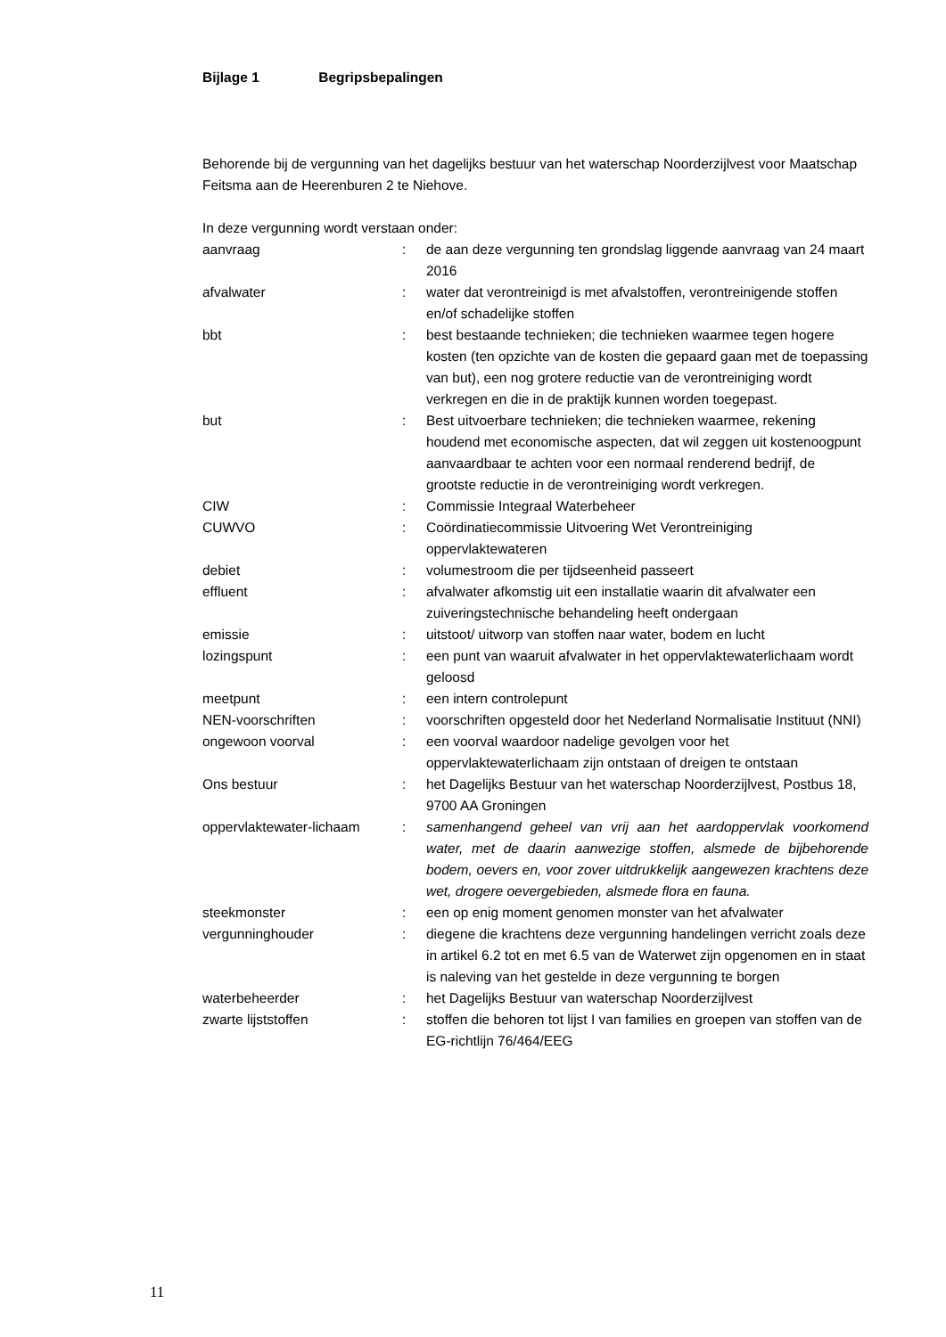Bijlage 1 Begripsbepalingen
Behorende bij de vergunning van het dagelijks bestuur van het waterschap Noorderzijlvest voor Maatschap Feitsma aan de Heerenburen 2 te Niehove.
In deze vergunning wordt verstaan onder:
| aanvraag | : | de aan deze vergunning ten grondslag liggende aanvraag van 24 maart 2016 |
| afvalwater | : | water dat verontreinigd is met afvalstoffen, verontreinigende stoffen en/of schadelijke stoffen |
| bbt | : | best bestaande technieken; die technieken waarmee tegen hogere kosten (ten opzichte van de kosten die gepaard gaan met de toepassing van but), een nog grotere reductie van de verontreiniging wordt verkregen en die in de praktijk kunnen worden toegepast. |
| but | : | Best uitvoerbare technieken; die technieken waarmee, rekening houdend met economische aspecten, dat wil zeggen uit kostenoogpunt aanvaardbaar te achten voor een normaal renderend bedrijf, de grootste reductie in de verontreiniging wordt verkregen. |
| CIW | : | Commissie Integraal Waterbeheer |
| CUWVO | : | Coördinatiecommissie Uitvoering Wet Verontreiniging oppervlaktewateren |
| debiet | : | volumestroom die per tijdseenheid passeert |
| effluent | : | afvalwater afkomstig uit een installatie waarin dit afvalwater een zuiveringstechnische behandeling heeft ondergaan |
| emissie | : | uitstoot/ uitworp van stoffen naar water, bodem en lucht |
| lozingspunt | : | een punt van waaruit afvalwater in het oppervlaktewaterlichaam wordt geloosd |
| meetpunt | : | een intern controlepunt |
| NEN-voorschriften | : | voorschriften opgesteld door het Nederland Normalisatie Instituut (NNI) |
| ongewoon voorval | : | een voorval waardoor nadelige gevolgen voor het oppervlaktewaterlichaam zijn ontstaan of dreigen te ontstaan |
| Ons bestuur | : | het Dagelijks Bestuur van het waterschap Noorderzijlvest, Postbus 18, 9700 AA Groningen |
| oppervlaktewater-lichaam | : | samenhangend geheel van vrij aan het aardoppervlak voorkomend water, met de daarin aanwezige stoffen, alsmede de bijbehorende bodem, oevers en, voor zover uitdrukkelijk aangewezen krachtens deze wet, drogere oevergebieden, alsmede flora en fauna. |
| steekmonster | : | een op enig moment genomen monster van het afvalwater |
| vergunninghouder | : | diegene die krachtens deze vergunning handelingen verricht zoals deze in artikel 6.2 tot en met 6.5 van de Waterwet zijn opgenomen en in staat is naleving van het gestelde in deze vergunning te borgen |
| waterbeheerder | : | het Dagelijks Bestuur van waterschap Noorderzijlvest |
| zwarte lijststoffen | : | stoffen die behoren tot lijst I van families en groepen van stoffen van de EG-richtlijn 76/464/EEG |
11